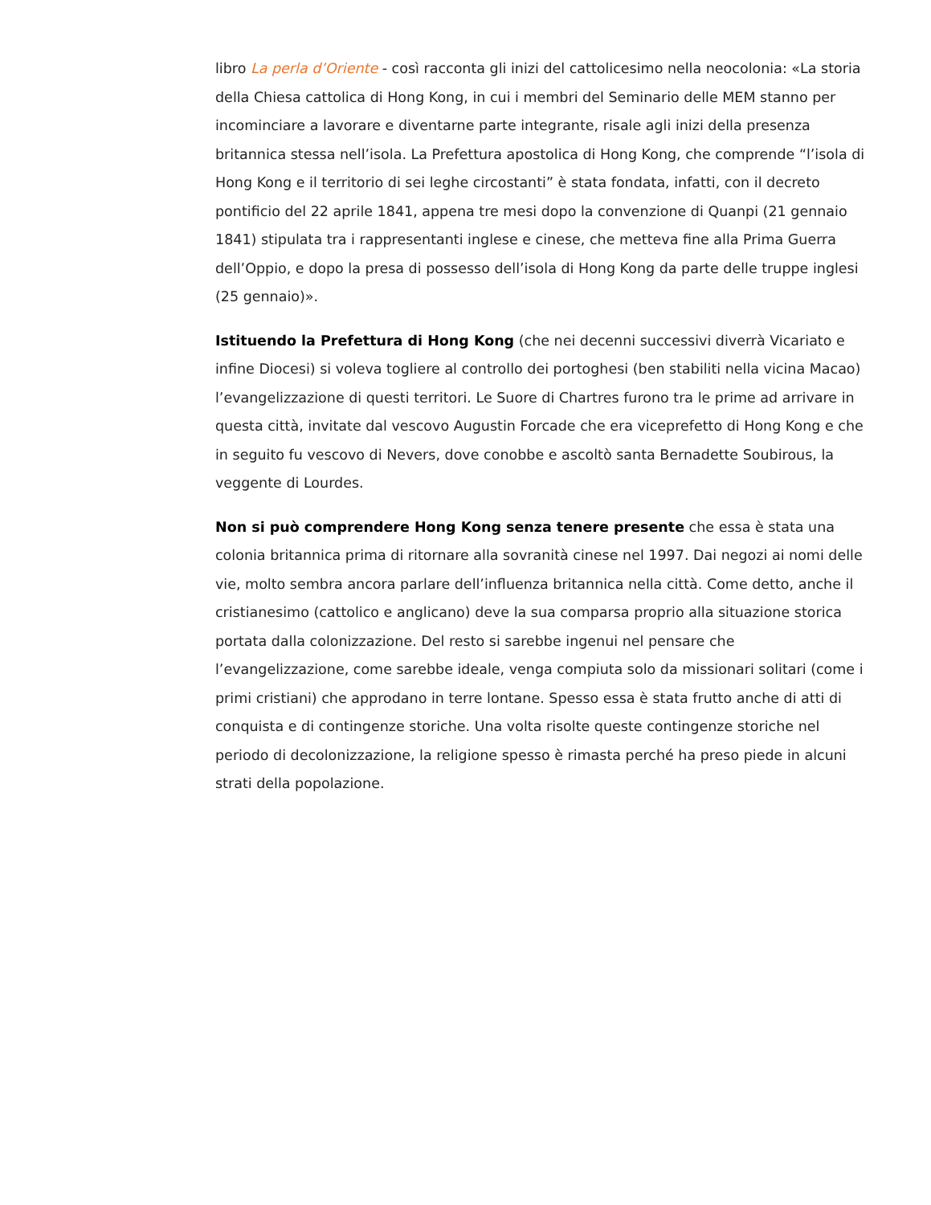libro La perla d’Oriente - così racconta gli inizi del cattolicesimo nella neocolonia: «La storia della Chiesa cattolica di Hong Kong, in cui i membri del Seminario delle MEM stanno per incominciare a lavorare e diventarne parte integrante, risale agli inizi della presenza britannica stessa nell’isola. La Prefettura apostolica di Hong Kong, che comprende “l’isola di Hong Kong e il territorio di sei leghe circostanti” è stata fondata, infatti, con il decreto pontificio del 22 aprile 1841, appena tre mesi dopo la convenzione di Quanpi (21 gennaio 1841) stipulata tra i rappresentanti inglese e cinese, che metteva fine alla Prima Guerra dell’Oppio, e dopo la presa di possesso dell’isola di Hong Kong da parte delle truppe inglesi (25 gennaio)».
Istituendo la Prefettura di Hong Kong (che nei decenni successivi diverrà Vicariato e infine Diocesi) si voleva togliere al controllo dei portoghesi (ben stabiliti nella vicina Macao) l’evangelizzazione di questi territori. Le Suore di Chartres furono tra le prime ad arrivare in questa città, invitate dal vescovo Augustin Forcade che era viceprefetto di Hong Kong e che in seguito fu vescovo di Nevers, dove conobbe e ascoltò santa Bernadette Soubirous, la veggente di Lourdes.
Non si può comprendere Hong Kong senza tenere presente che essa è stata una colonia britannica prima di ritornare alla sovranità cinese nel 1997. Dai negozi ai nomi delle vie, molto sembra ancora parlare dell’influenza britannica nella città. Come detto, anche il cristianesimo (cattolico e anglicano) deve la sua comparsa proprio alla situazione storica portata dalla colonizzazione. Del resto si sarebbe ingenui nel pensare che l’evangelizzazione, come sarebbe ideale, venga compiuta solo da missionari solitari (come i primi cristiani) che approdano in terre lontane. Spesso essa è stata frutto anche di atti di conquista e di contingenze storiche. Una volta risolte queste contingenze storiche nel periodo di decolonizzazione, la religione spesso è rimasta perché ha preso piede in alcuni strati della popolazione.